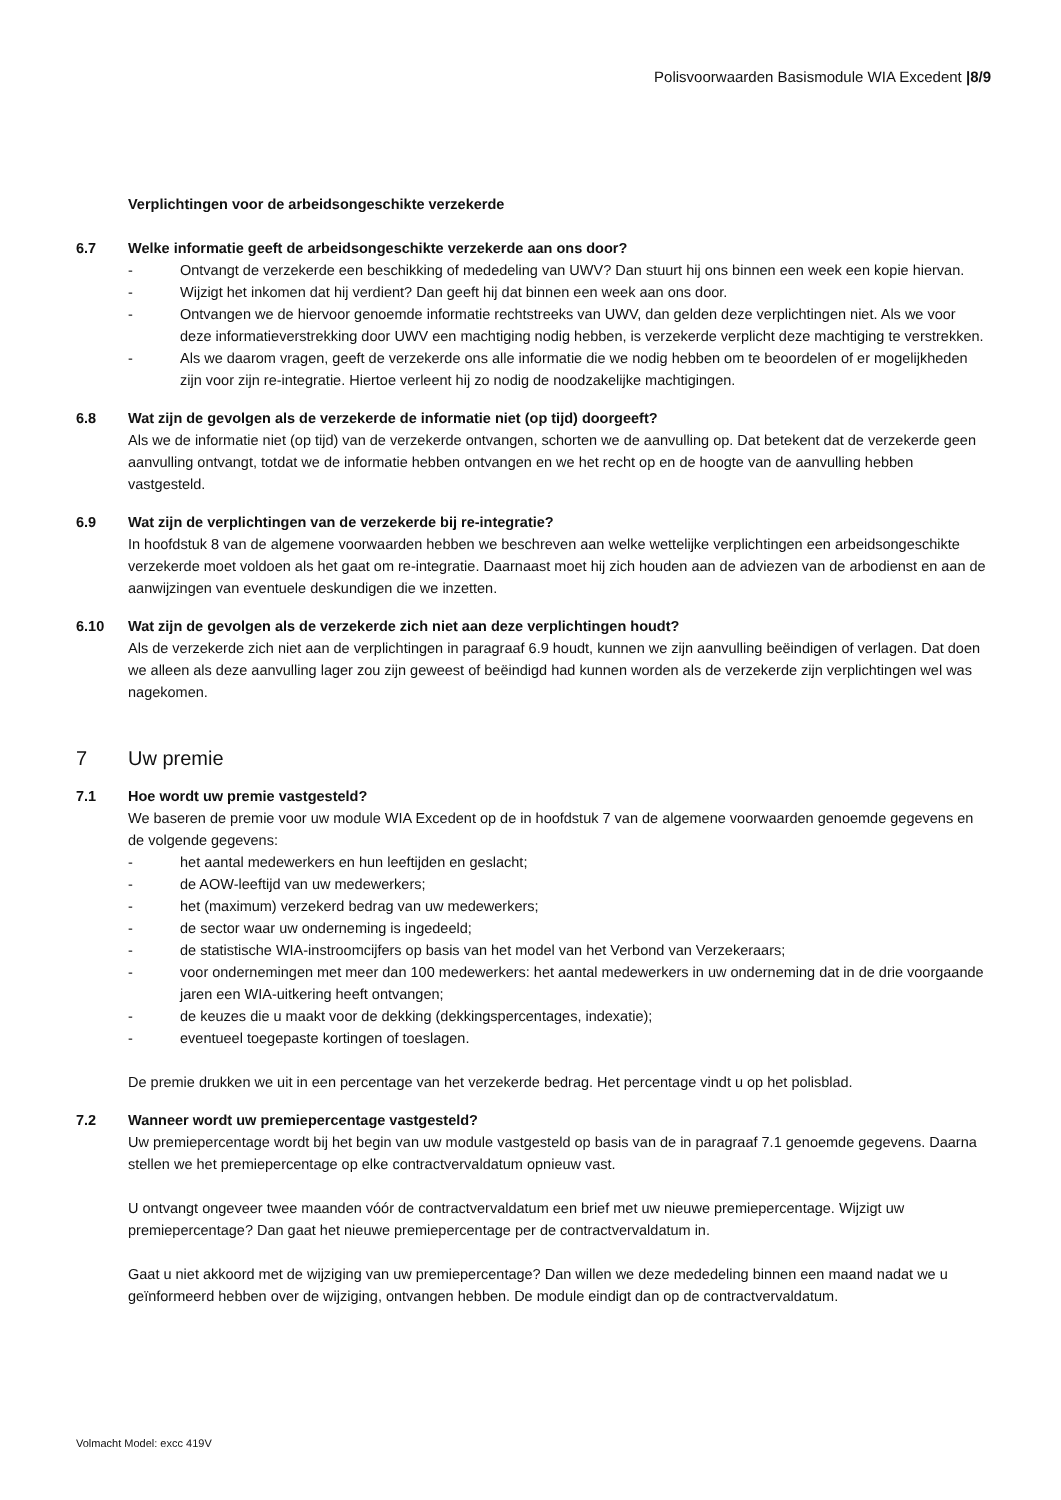Polisvoorwaarden Basismodule WIA Excedent |8/9
Verplichtingen voor de arbeidsongeschikte verzekerde
6.7 Welke informatie geeft de arbeidsongeschikte verzekerde aan ons door?
- Ontvangt de verzekerde een beschikking of mededeling van UWV? Dan stuurt hij ons binnen een week een kopie hiervan.
- Wijzigt het inkomen dat hij verdient? Dan geeft hij dat binnen een week aan ons door.
- Ontvangen we de hiervoor genoemde informatie rechtstreeks van UWV, dan gelden deze verplichtingen niet. Als we voor deze informatieverstrekking door UWV een machtiging nodig hebben, is verzekerde verplicht deze machtiging te verstrekken.
- Als we daarom vragen, geeft de verzekerde ons alle informatie die we nodig hebben om te beoordelen of er mogelijkheden zijn voor zijn re-integratie. Hiertoe verleent hij zo nodig de noodzakelijke machtigingen.
6.8 Wat zijn de gevolgen als de verzekerde de informatie niet (op tijd) doorgeeft?
Als we de informatie niet (op tijd) van de verzekerde ontvangen, schorten we de aanvulling op. Dat betekent dat de verzekerde geen aanvulling ontvangt, totdat we de informatie hebben ontvangen en we het recht op en de hoogte van de aanvulling hebben vastgesteld.
6.9 Wat zijn de verplichtingen van de verzekerde bij re-integratie?
In hoofdstuk 8 van de algemene voorwaarden hebben we beschreven aan welke wettelijke verplichtingen een arbeidsongeschikte verzekerde moet voldoen als het gaat om re-integratie. Daarnaast moet hij zich houden aan de adviezen van de arbodienst en aan de aanwijzingen van eventuele deskundigen die we inzetten.
6.10 Wat zijn de gevolgen als de verzekerde zich niet aan deze verplichtingen houdt?
Als de verzekerde zich niet aan de verplichtingen in paragraaf 6.9 houdt, kunnen we zijn aanvulling beëindigen of verlagen. Dat doen we alleen als deze aanvulling lager zou zijn geweest of beëindigd had kunnen worden als de verzekerde zijn verplichtingen wel was nagekomen.
7 Uw premie
7.1 Hoe wordt uw premie vastgesteld?
We baseren de premie voor uw module WIA Excedent op de in hoofdstuk 7 van de algemene voorwaarden genoemde gegevens en de volgende gegevens:
- het aantal medewerkers en hun leeftijden en geslacht;
- de AOW-leeftijd van uw medewerkers;
- het (maximum) verzekerd bedrag van uw medewerkers;
- de sector waar uw onderneming is ingedeeld;
- de statistische WIA-instroomcijfers op basis van het model van het Verbond van Verzekeraars;
- voor ondernemingen met meer dan 100 medewerkers: het aantal medewerkers in uw onderneming dat in de drie voorgaande jaren een WIA-uitkering heeft ontvangen;
- de keuzes die u maakt voor de dekking (dekkingspercentages, indexatie);
- eventueel toegepaste kortingen of toeslagen.
De premie drukken we uit in een percentage van het verzekerde bedrag. Het percentage vindt u op het polisblad.
7.2 Wanneer wordt uw premiepercentage vastgesteld?
Uw premiepercentage wordt bij het begin van uw module vastgesteld op basis van de in paragraaf 7.1 genoemde gegevens. Daarna stellen we het premiepercentage op elke contractvervaldatum opnieuw vast.
U ontvangt ongeveer twee maanden vóór de contractvervaldatum een brief met uw nieuwe premiepercentage. Wijzigt uw premiepercentage? Dan gaat het nieuwe premiepercentage per de contractvervaldatum in.
Gaat u niet akkoord met de wijziging van uw premiepercentage? Dan willen we deze mededeling binnen een maand nadat we u geïnformeerd hebben over de wijziging, ontvangen hebben. De module eindigt dan op de contractvervaldatum.
Volmacht Model: excc 419V